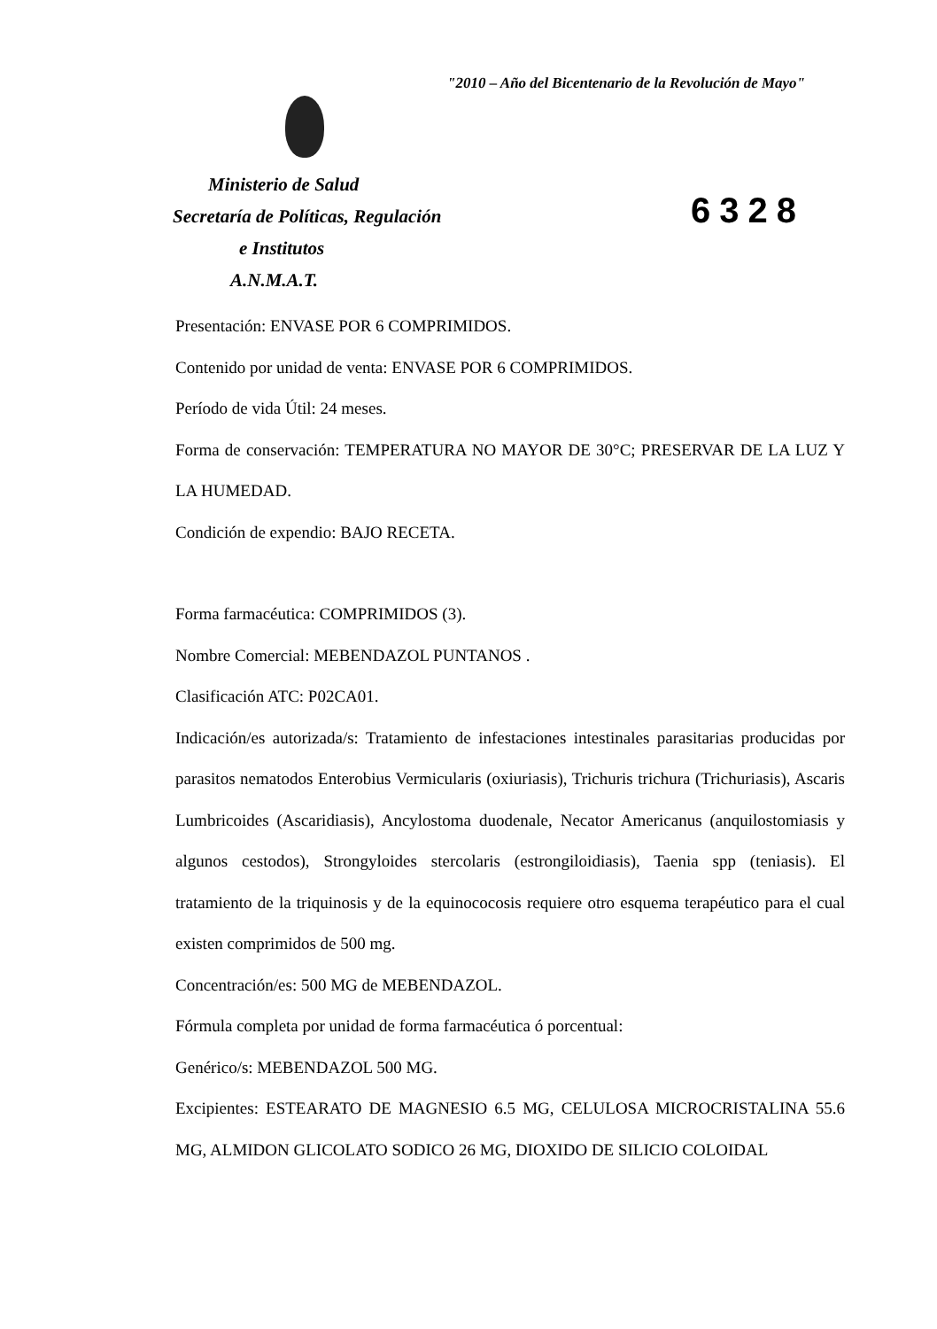"2010 – Año del Bicentenario de la Revolución de Mayo"
Ministerio de Salud
Secretaría de Políticas, Regulación
e Institutos
A.N.M.A.T.
6328
Presentación: ENVASE POR 6 COMPRIMIDOS.
Contenido por unidad de venta: ENVASE POR 6 COMPRIMIDOS.
Período de vida Útil: 24 meses.
Forma de conservación: TEMPERATURA NO MAYOR DE 30°C; PRESERVAR DE LA LUZ Y LA HUMEDAD.
Condición de expendio: BAJO RECETA.
Forma farmacéutica: COMPRIMIDOS (3).
Nombre Comercial: MEBENDAZOL PUNTANOS .
Clasificación ATC: P02CA01.
Indicación/es autorizada/s: Tratamiento de infestaciones intestinales parasitarias producidas por parasitos nematodos Enterobius Vermicularis (oxiuriasis), Trichuris trichura (Trichuriasis), Ascaris Lumbricoides (Ascaridiasis), Ancylostoma duodenale, Necator Americanus (anquilostomiasis y algunos cestodos), Strongyloides stercolaris (estrongiloidiasis), Taenia spp (teniasis). El tratamiento de la triquinosis y de la equinococosis requiere otro esquema terapéutico para el cual existen comprimidos de 500 mg.
Concentración/es: 500 MG de MEBENDAZOL.
Fórmula completa por unidad de forma farmacéutica ó porcentual:
Genérico/s: MEBENDAZOL 500 MG.
Excipientes: ESTEARATO DE MAGNESIO 6.5 MG, CELULOSA MICROCRISTALINA 55.6 MG, ALMIDON GLICOLATO SODICO 26 MG, DIOXIDO DE SILICIO COLOIDAL